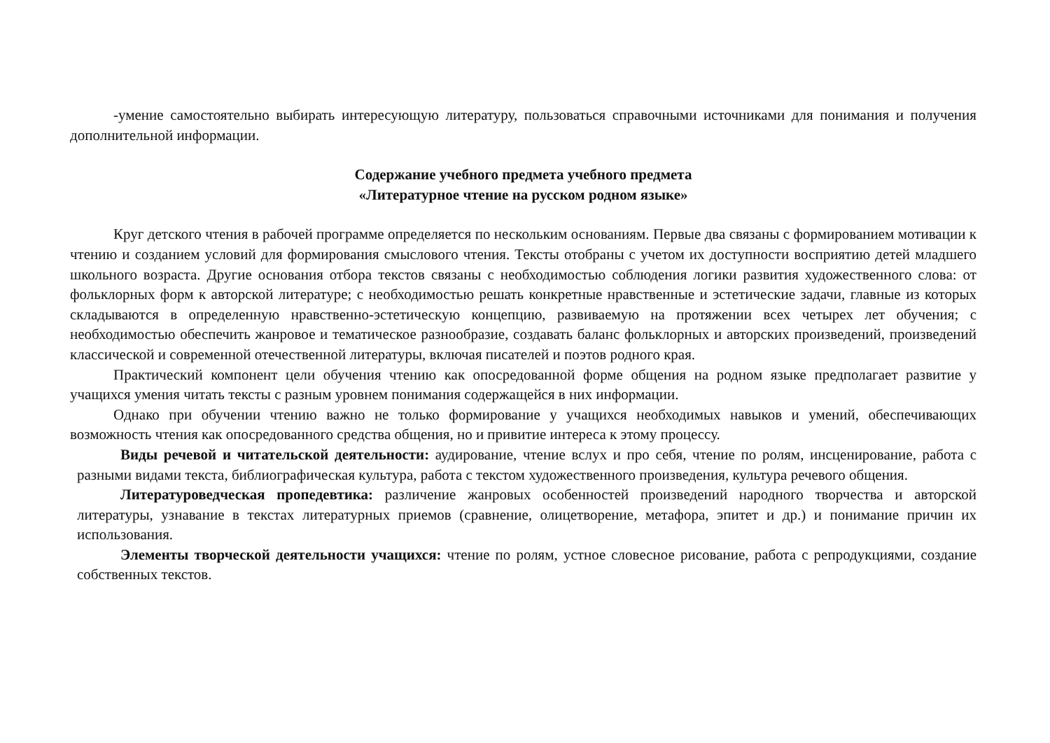-умение самостоятельно выбирать интересующую литературу, пользоваться справочными источниками для понимания и получения дополнительной информации.
Содержание учебного предмета учебного предмета
«Литературное чтение на русском родном языке»
Круг детского чтения в рабочей программе определяется по нескольким основаниям. Первые два связаны с формированием мотивации к чтению и созданием условий для формирования смыслового чтения. Тексты отобраны с учетом их доступности восприятию детей младшего школьного возраста. Другие основания отбора текстов связаны с необходимостью соблюдения логики развития художественного слова: от фольклорных форм к авторской литературе; с необходимостью решать конкретные нравственные и эстетические задачи, главные из которых складываются в определенную нравственно-эстетическую концепцию, развиваемую на протяжении всех четырех лет обучения; с необходимостью обеспечить жанровое и тематическое разнообразие, создавать баланс фольклорных и авторских произведений, произведений классической и современной отечественной литературы, включая писателей и поэтов родного края.
Практический компонент цели обучения чтению как опосредованной форме общения на родном языке предполагает развитие у учащихся умения читать тексты с разным уровнем понимания содержащейся в них информации.
Однако при обучении чтению важно не только формирование у учащихся необходимых навыков и умений, обеспечивающих возможность чтения как опосредованного средства общения, но и привитие интереса к этому процессу.
Виды речевой и читательской деятельности: аудирование, чтение вслух и про себя, чтение по ролям, инсценирование, работа с разными видами текста, библиографическая культура, работа с текстом художественного произведения, культура речевого общения.
Литературоведческая пропедевтика: различение жанровых особенностей произведений народного творчества и авторской литературы, узнавание в текстах литературных приемов (сравнение, олицетворение, метафора, эпитет и др.) и понимание причин их использования.
Элементы творческой деятельности учащихся: чтение по ролям, устное словесное рисование, работа с репродукциями, создание собственных текстов.